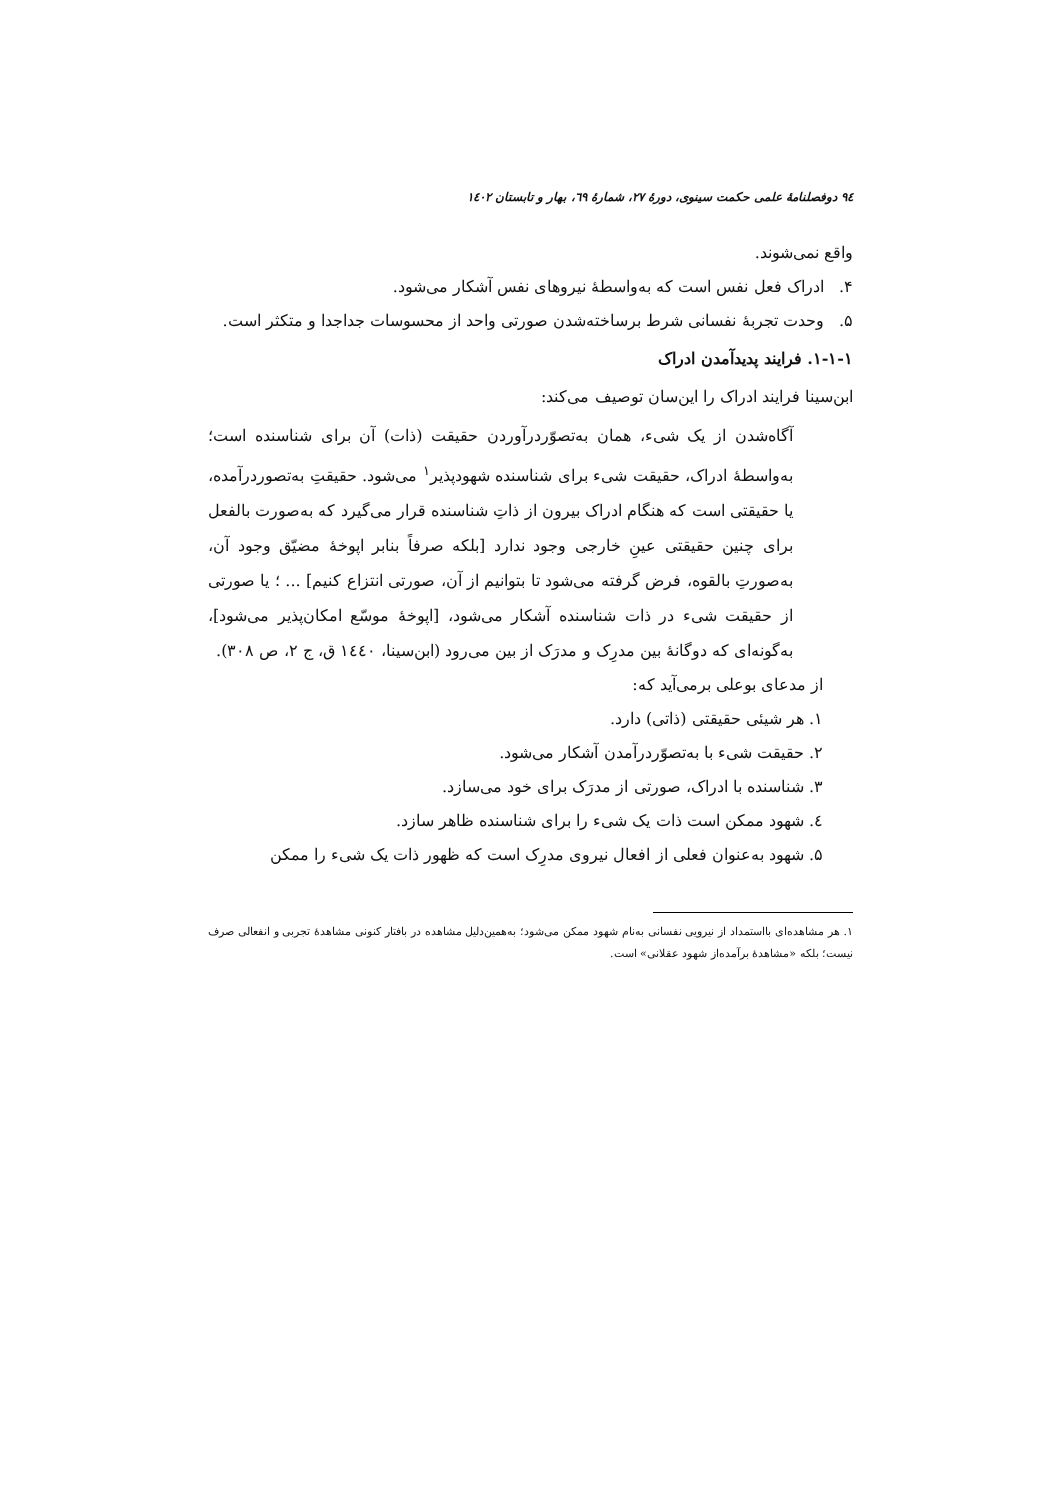۹٤ دوفصلنامهٔ علمی حکمت سینوی، دورهٔ ۲۷، شمارهٔ ٦۹، بهار و تابستان ۱٤۰۲
واقع نمی‌شوند.
۴. ادراک فعل نفس است که به‌واسطهٔ نیروهای نفس آشکار می‌شود.
۵. وحدت تجربهٔ نفسانی شرط برساخته‌شدن صورتی واحد از محسوسات جداجدا و متکثر است.
۱-۱-۱. فرایند پدیدآمدن ادراک
ابن‌سینا فرایند ادراک را این‌سان توصیف می‌کند:
آگاه‌شدن از یک شیء، همان به‌تصوّردرآوردن حقیقت (ذات) آن برای شناسنده است؛ به‌واسطهٔ ادراک، حقیقت شیء برای شناسنده شهودپذیر<sup>۱</sup> می‌شود. حقیقتِ به‌تصوردرآمده، یا حقیقتی است که هنگام ادراک بیرون از ذاتِ شناسنده قرار می‌گیرد که به‌صورت بالفعل برای چنین حقیقتی عینِ خارجی وجود ندارد [بلکه صرفاً بنابر اپوخهٔ مضیّق وجود آن، به‌صورتِ بالقوه، فرض گرفته می‌شود تا بتوانیم از آن، صورتی انتزاع کنیم] ... ؛ یا صورتی از حقیقت شیء در ذات شناسنده آشکار می‌شود، [اپوخهٔ موسّع امکان‌پذیر می‌شود]، به‌گونه‌ای که دوگانهٔ بین مدرِک و مدرَک از بین می‌رود (ابن‌سینا، ۱٤٤۰ ق، ج ۲، ص ۳۰۸).
از مدعای بوعلی برمی‌آید که:
۱. هر شیئی حقیقتی (ذاتی) دارد.
۲. حقیقت شیء با به‌تصوّردرآمدن آشکار می‌شود.
۳. شناسنده با ادراک، صورتی از مدرَک برای خود می‌سازد.
٤. شهود ممکن است ذات یک شیء را برای شناسنده ظاهر سازد.
۵. شهود به‌عنوان فعلی از افعال نیروی مدرِک است که ظهور ذات یک شیء را ممکن
۱. هر مشاهده‌ای بااستمداد از نیرویی نفسانی به‌نام شهود ممکن می‌شود؛ به‌همین‌دلیل مشاهده در بافتار کنونی مشاهدهٔ تجربی و انفعالی صرف نیست؛ بلکه «مشاهدهٔ برآمده‌از شهود عقلانی» است.